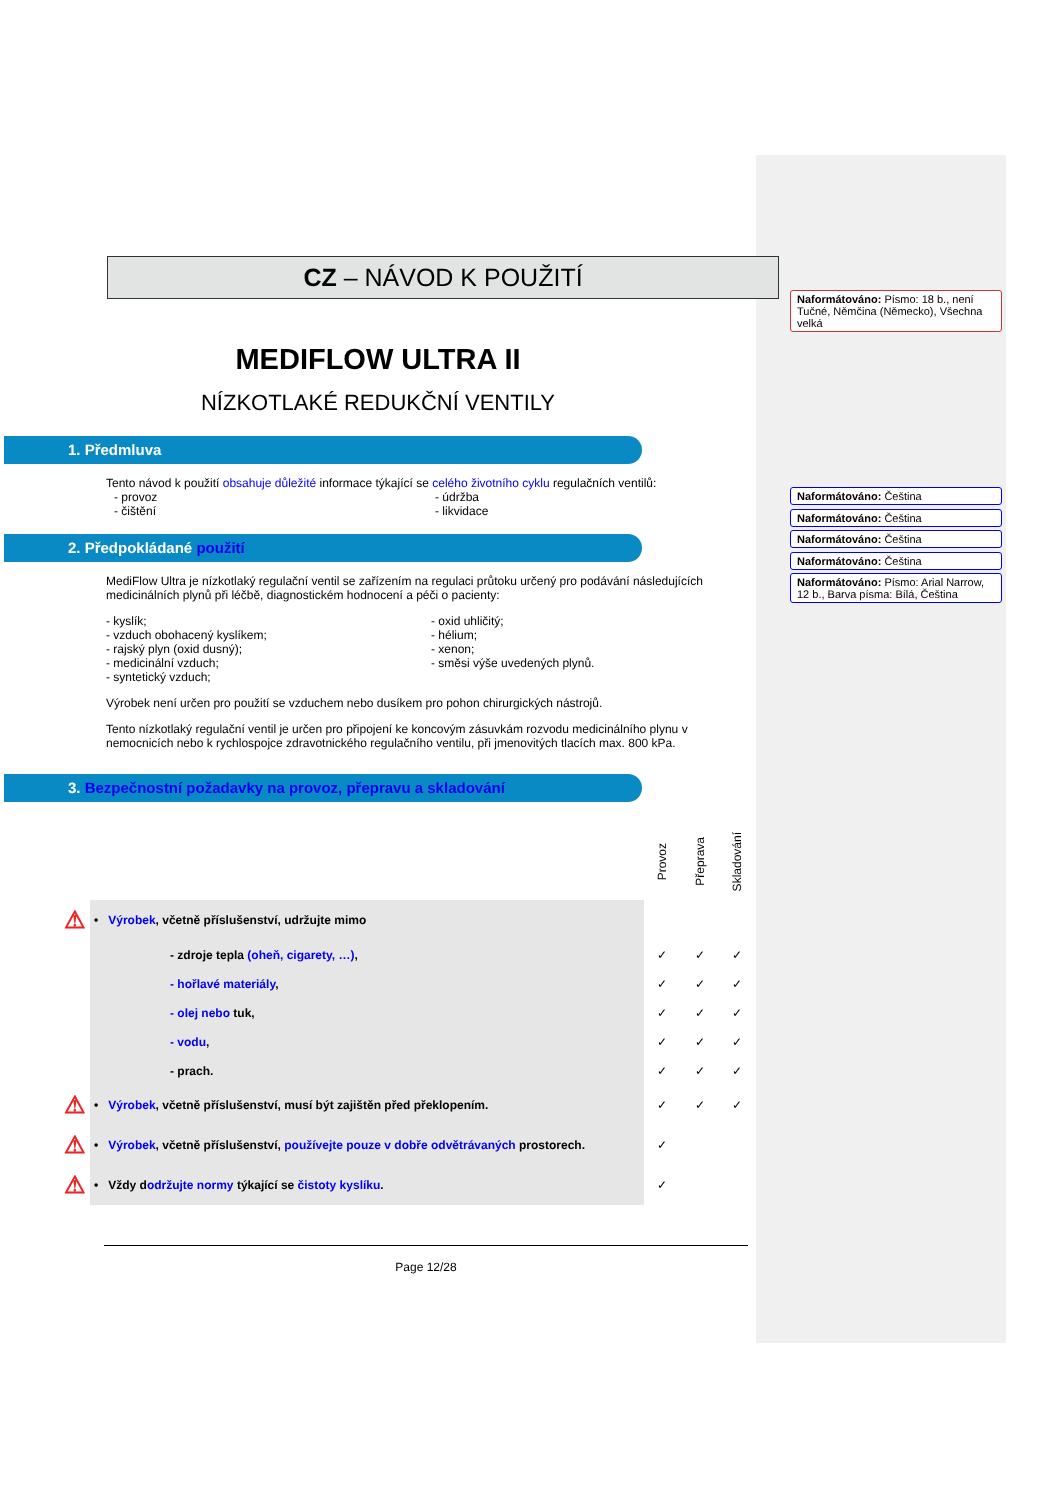CZ – NÁVOD K POUŽITÍ
MEDIFLOW ULTRA II
NÍZKOTLAKÉ REDUKČNÍ VENTILY
1. Předmluva
Tento návod k použití obsahuje důležité informace týkající se celého životního cyklu regulačních ventilů:
- provoz
- čištění
- údržba
- likvidace
2. Předpokládané použití
MediFlow Ultra je nízkotlaký regulační ventil se zařízením na regulaci průtoku určený pro podávání následujících medicinálních plynů při léčbě, diagnostickém hodnocení a péči o pacienty:
- kyslík;
- vzduch obohacený kyslíkem;
- rajský plyn (oxid dusný);
- medicinální vzduch;
- syntetický vzduch;
- oxid uhličitý;
- hélium;
- xenon;
- směsi výše uvedených plynů.
Výrobek není určen pro použití se vzduchem nebo dusíkem pro pohon chirurgických nástrojů.
Tento nízkotlaký regulační ventil je určen pro připojení ke koncovým zásuvkám rozvodu medicinálního plynu v nemocnicích nebo k rychlospojce zdravotnického regulačního ventilu, při jmenovitých tlacích max. 800 kPa.
3. Bezpečnostní požadavky na provoz, přepravu a skladování
| | | Provoz | Přeprava | Skladování |
| ⚠ | • Výrobek , včetně příslušenství, udržujte mimo | | | |
| | - zdroje tepla (oheň, cigarety, …) , | ✓ | ✓ | ✓ |
| | - hořlavé materiály , | ✓ | ✓ | ✓ |
| | - olej nebo tuk, | ✓ | ✓ | ✓ |
| | - vodu , | ✓ | ✓ | ✓ |
| | - prach. | ✓ | ✓ | ✓ |
| ⚠ | • Výrobek , včetně příslušenství, musí být zajištěn před překlopením. | ✓ | ✓ | ✓ |
| ⚠ | • Výrobek , včetně příslušenství, používejte pouze v dobře odvětrávaných prostorech. | ✓ | | |
| ⚠ | • Vždy d održujte normy týkající se čistoty kyslíku . | ✓ | | |
Page 12/28
Naformátováno: Písmo: 18 b., není Tučné, Němčina (Německo), Všechna velká
Naformátováno: Čeština
Naformátováno: Čeština
Naformátováno: Čeština
Naformátováno: Čeština
Naformátováno: Písmo: Arial Narrow, 12 b., Barva písma: Bílá, Čeština